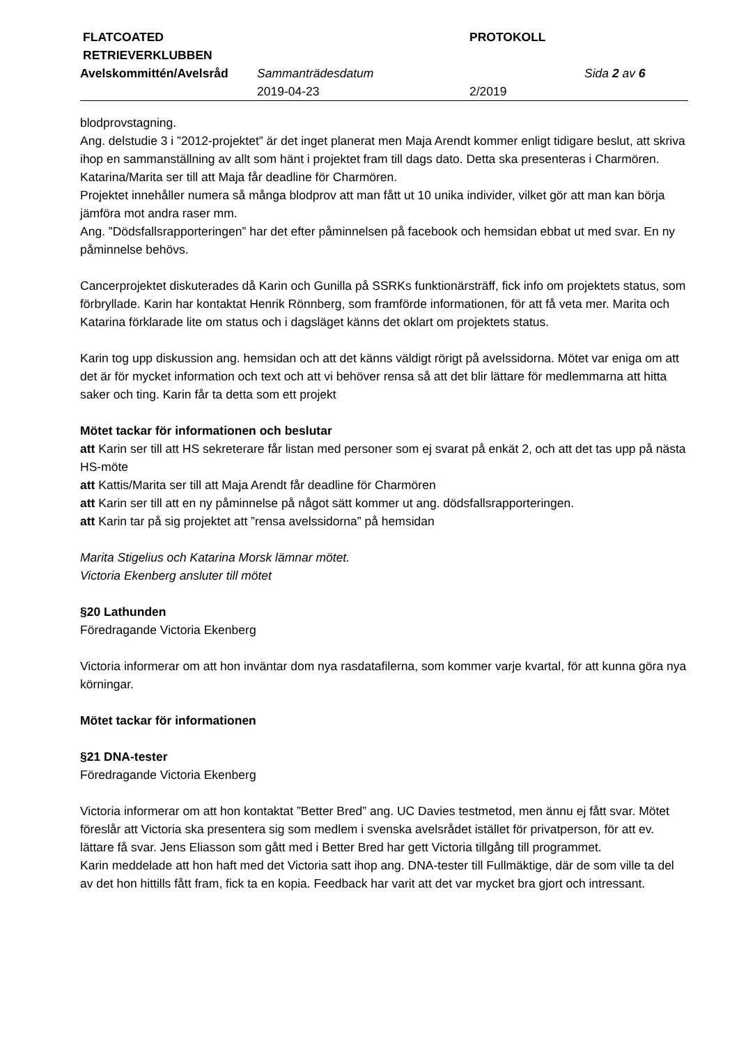| FLATCOATED RETRIEVERKLUBBEN | | PROTOKOLL | |
| Avelskommittén/Avelsråd | Sammanträdesdatum | | Sida 2 av 6 |
| | 2019-04-23 | 2/2019 | |
blodprovstagning.
Ang. delstudie 3 i ”2012-projektet” är det inget planerat men Maja Arendt kommer enligt tidigare beslut, att skriva ihop en sammanställning av allt som hänt i projektet fram till dags dato. Detta ska presenteras i Charmören. Katarina/Marita ser till att Maja får deadline för Charmören.
Projektet innehåller numera så många blodprov att man fått ut 10 unika individer, vilket gör att man kan börja jämföra mot andra raser mm.
Ang. ”Dödsfallsrapporteringen” har det efter påminnelsen på facebook och hemsidan ebbat ut med svar. En ny påminnelse behövs.
Cancerprojektet diskuterades då Karin och Gunilla på SSRKs funktionärsträff, fick info om projektets status, som förbryllade. Karin har kontaktat Henrik Rönnberg, som framförde informationen, för att få veta mer. Marita och Katarina förklarade lite om status och i dagsläget känns det oklart om projektets status.
Karin tog upp diskussion ang. hemsidan och att det känns väldigt rörigt på avelssidorna. Mötet var eniga om att det är för mycket information och text och att vi behöver rensa så att det blir lättare för medlemmarna att hitta saker och ting. Karin får ta detta som ett projekt
Mötet tackar för informationen och beslutar
att Karin ser till att HS sekreterare får listan med personer som ej svarat på enkät 2, och att det tas upp på nästa HS-möte
att Kattis/Marita ser till att Maja Arendt får deadline för Charmören
att Karin ser till att en ny påminnelse på något sätt kommer ut ang. dödsfallsrapporteringen.
att Karin tar på sig projektet att ”rensa avelssidorna” på hemsidan
Marita Stigelius och Katarina Morsk lämnar mötet.
Victoria Ekenberg ansluter till mötet
§20 Lathunden
Föredragande Victoria Ekenberg
Victoria informerar om att hon inväntar dom nya rasdatafilerna, som kommer varje kvartal, för att kunna göra nya körningar.
Mötet tackar för informationen
§21 DNA-tester
Föredragande Victoria Ekenberg
Victoria informerar om att hon kontaktat ”Better Bred” ang. UC Davies testmetod, men ännu ej fått svar. Mötet föreslår att Victoria ska presentera sig som medlem i svenska avelsrådet istället för privatperson, för att ev. lättare få svar. Jens Eliasson som gått med i Better Bred har gett Victoria tillgång till programmet.
Karin meddelade att hon haft med det Victoria satt ihop ang. DNA-tester till Fullmäktige, där de som ville ta del av det hon hittills fått fram, fick ta en kopia. Feedback har varit att det var mycket bra gjort och intressant.